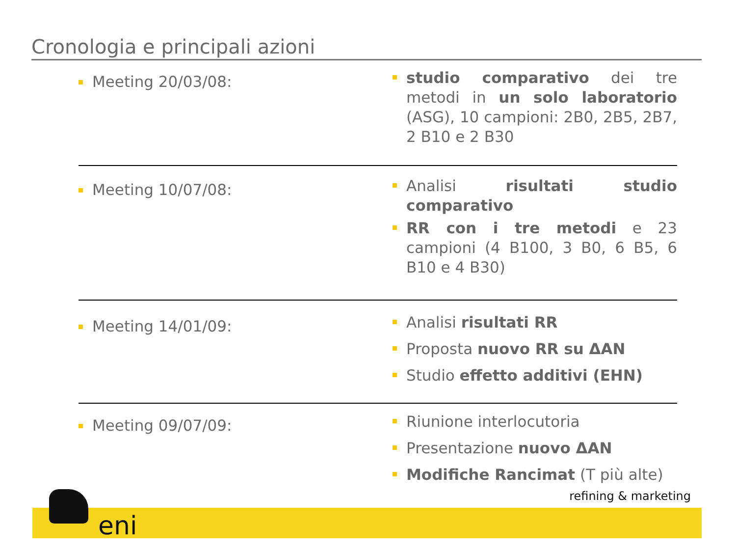Cronologia e principali azioni
Meeting 20/03/08:
studio comparativo dei tre metodi in un solo laboratorio (ASG), 10 campioni: 2B0, 2B5, 2B7, 2 B10 e 2 B30
Meeting 10/07/08:
Analisi risultati studio comparativo
RR con i tre metodi e 23 campioni (4 B100, 3 B0, 6 B5, 6 B10 e 4 B30)
Meeting 14/01/09:
Analisi risultati RR
Proposta nuovo RR su ΔAN
Studio effetto additivi (EHN)
Meeting 09/07/09:
Riunione interlocutoria
Presentazione nuovo ΔAN
Modifiche Rancimat (T più alte)
eni
refining & marketing